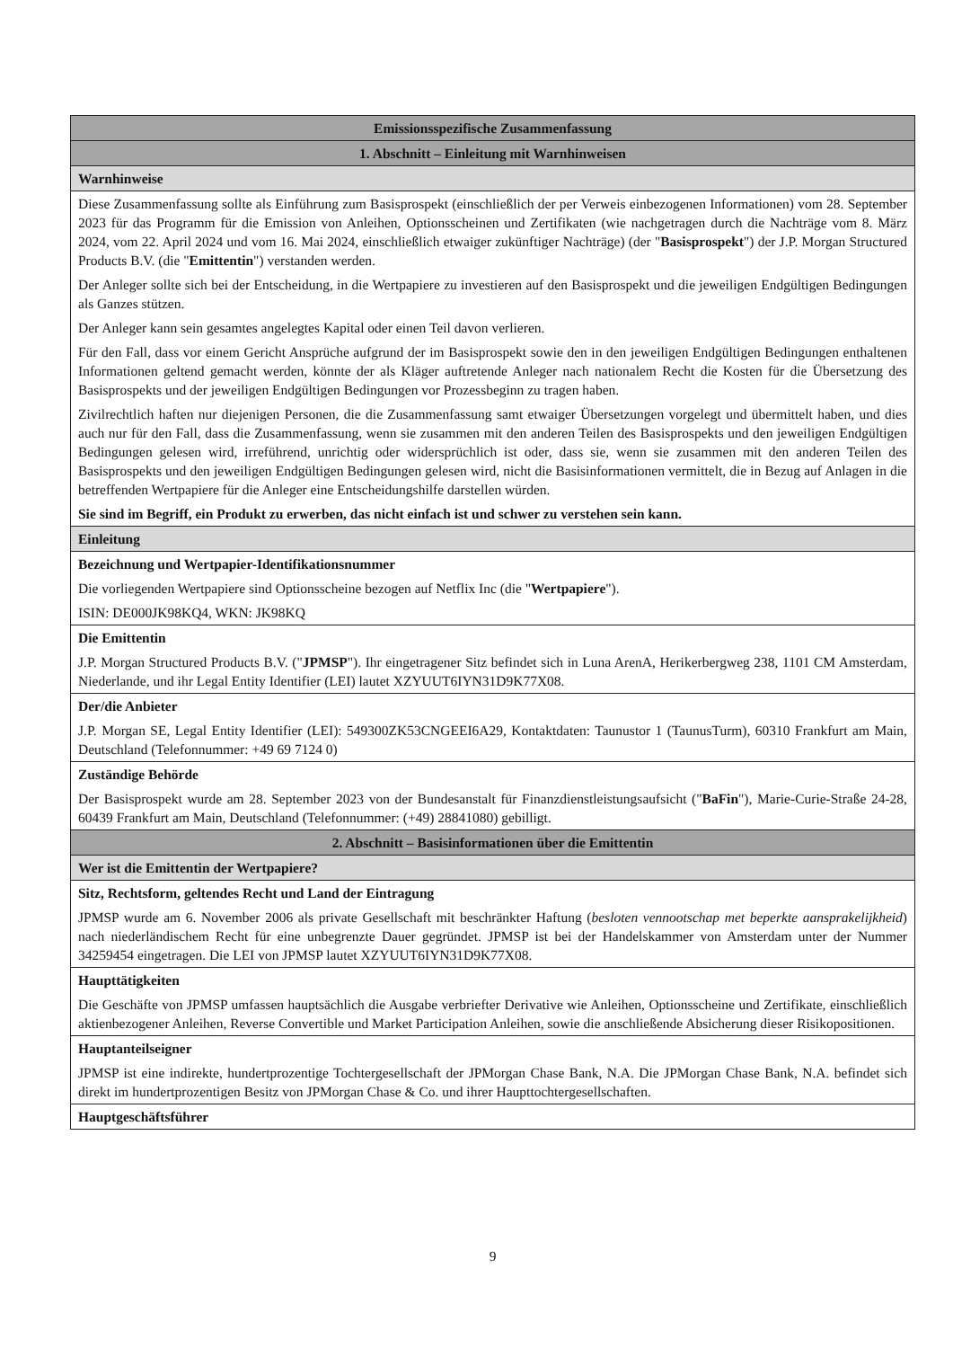| Emissionsspezifische Zusammenfassung |
| 1. Abschnitt – Einleitung mit Warnhinweisen |
| Warnhinweise |
| Diese Zusammenfassung sollte als Einführung zum Basisprospekt (einschließlich der per Verweis einbezogenen Informationen) vom 28. September 2023 für das Programm für die Emission von Anleihen, Optionsscheinen und Zertifikaten (wie nachgetragen durch die Nachträge vom 8. März 2024, vom 22. April 2024 und vom 16. Mai 2024, einschließlich etwaiger zukünftiger Nachträge) (der " Basisprospekt ") der J.P. Morgan Structured Products B.V. (die " Emittentin ") verstanden werden. Der Anleger sollte sich bei der Entscheidung, in die Wertpapiere zu investieren auf den Basisprospekt und die jeweiligen Endgültigen Bedingungen als Ganzes stützen. Der Anleger kann sein gesamtes angelegtes Kapital oder einen Teil davon verlieren. Für den Fall, dass vor einem Gericht Ansprüche aufgrund der im Basisprospekt sowie den in den jeweiligen Endgültigen Bedingungen enthaltenen Informationen geltend gemacht werden, könnte der als Kläger auftretende Anleger nach nationalem Recht die Kosten für die Übersetzung des Basisprospekts und der jeweiligen Endgültigen Bedingungen vor Prozessbeginn zu tragen haben. Zivilrechtlich haften nur diejenigen Personen, die die Zusammenfassung samt etwaiger Übersetzungen vorgelegt und übermittelt haben, und dies auch nur für den Fall, dass die Zusammenfassung, wenn sie zusammen mit den anderen Teilen des Basisprospekts und den jeweiligen Endgültigen Bedingungen gelesen wird, irreführend, unrichtig oder widersprüchlich ist oder, dass sie, wenn sie zusammen mit den anderen Teilen des Basisprospekts und den jeweiligen Endgültigen Bedingungen gelesen wird, nicht die Basisinformationen vermittelt, die in Bezug auf Anlagen in die betreffenden Wertpapiere für die Anleger eine Entscheidungshilfe darstellen würden. Sie sind im Begriff, ein Produkt zu erwerben, das nicht einfach ist und schwer zu verstehen sein kann. |
| Einleitung |
| Bezeichnung und Wertpapier-Identifikationsnummer Die vorliegenden Wertpapiere sind Optionsscheine bezogen auf Netflix Inc (die " Wertpapiere "). ISIN: DE000JK98KQ4, WKN: JK98KQ |
| Die Emittentin J.P. Morgan Structured Products B.V. (" JPMSP "). Ihr eingetragener Sitz befindet sich in Luna ArenA, Herikerbergweg 238, 1101 CM Amsterdam, Niederlande, und ihr Legal Entity Identifier (LEI) lautet XZYUUT6IYN31D9K77X08. |
| Der/die Anbieter J.P. Morgan SE, Legal Entity Identifier (LEI): 549300ZK53CNGEEI6A29, Kontaktdaten: Taunustor 1 (TaunusTurm), 60310 Frankfurt am Main, Deutschland (Telefonnummer: +49 69 7124 0) |
| Zuständige Behörde Der Basisprospekt wurde am 28. September 2023 von der Bundesanstalt für Finanzdienstleistungsaufsicht (" BaFin "), Marie-Curie-Straße 24-28, 60439 Frankfurt am Main, Deutschland (Telefonnummer: (+49) 28841080) gebilligt. |
| 2. Abschnitt – Basisinformationen über die Emittentin |
| Wer ist die Emittentin der Wertpapiere? |
| Sitz, Rechtsform, geltendes Recht und Land der Eintragung JPMSP wurde am 6. November 2006 als private Gesellschaft mit beschränkter Haftung ( besloten vennootschap met beperkte aansprakelijkheid ) nach niederländischem Recht für eine unbegrenzte Dauer gegründet. JPMSP ist bei der Handelskammer von Amsterdam unter der Nummer 34259454 eingetragen. Die LEI von JPMSP lautet XZYUUT6IYN31D9K77X08. |
| Haupttätigkeiten Die Geschäfte von JPMSP umfassen hauptsächlich die Ausgabe verbriefter Derivative wie Anleihen, Optionsscheine und Zertifikate, einschließlich aktienbezogener Anleihen, Reverse Convertible und Market Participation Anleihen, sowie die anschließende Absicherung dieser Risikopositionen. |
| Hauptanteilseigner JPMSP ist eine indirekte, hundertprozentige Tochtergesellschaft der JPMorgan Chase Bank, N.A. Die JPMorgan Chase Bank, N.A. befindet sich direkt im hundertprozentigen Besitz von JPMorgan Chase & Co. und ihrer Haupttochtergesellschaften. |
| Hauptgeschäftsführer |
9